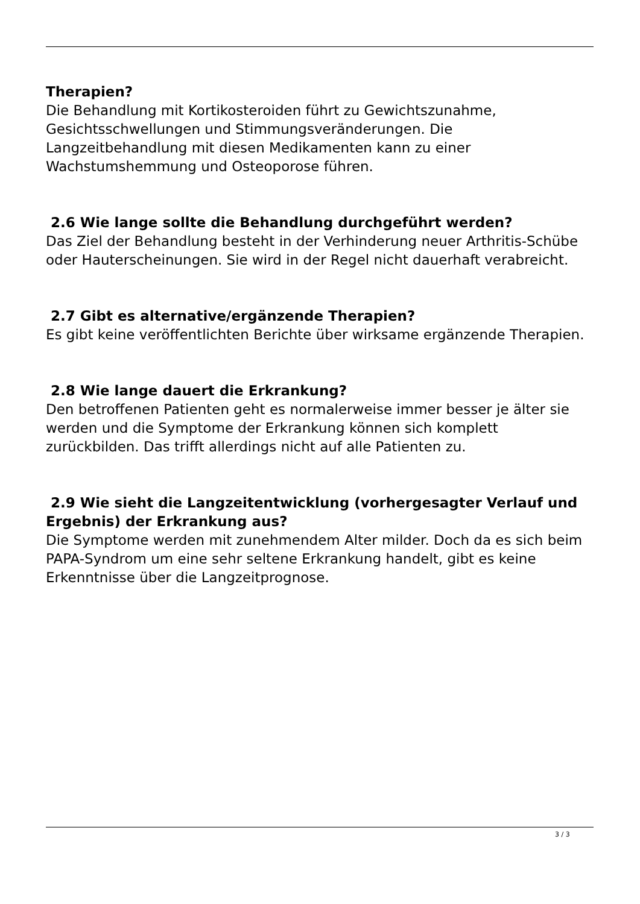Therapien?
Die Behandlung mit Kortikosteroiden führt zu Gewichtszunahme, Gesichtsschwellungen und Stimmungsveränderungen. Die Langzeitbehandlung mit diesen Medikamenten kann zu einer Wachstumshemmung und Osteoporose führen.
2.6 Wie lange sollte die Behandlung durchgeführt werden?
Das Ziel der Behandlung besteht in der Verhinderung neuer Arthritis-Schübe oder Hauterscheinungen. Sie wird in der Regel nicht dauerhaft verabreicht.
2.7 Gibt es alternative/ergänzende Therapien?
Es gibt keine veröffentlichten Berichte über wirksame ergänzende Therapien.
2.8 Wie lange dauert die Erkrankung?
Den betroffenen Patienten geht es normalerweise immer besser je älter sie werden und die Symptome der Erkrankung können sich komplett zurückbilden. Das trifft allerdings nicht auf alle Patienten zu.
2.9 Wie sieht die Langzeitentwicklung (vorhergesagter Verlauf und Ergebnis) der Erkrankung aus?
Die Symptome werden mit zunehmendem Alter milder. Doch da es sich beim PAPA-Syndrom um eine sehr seltene Erkrankung handelt, gibt es keine Erkenntnisse über die Langzeitprognose.
3 / 3